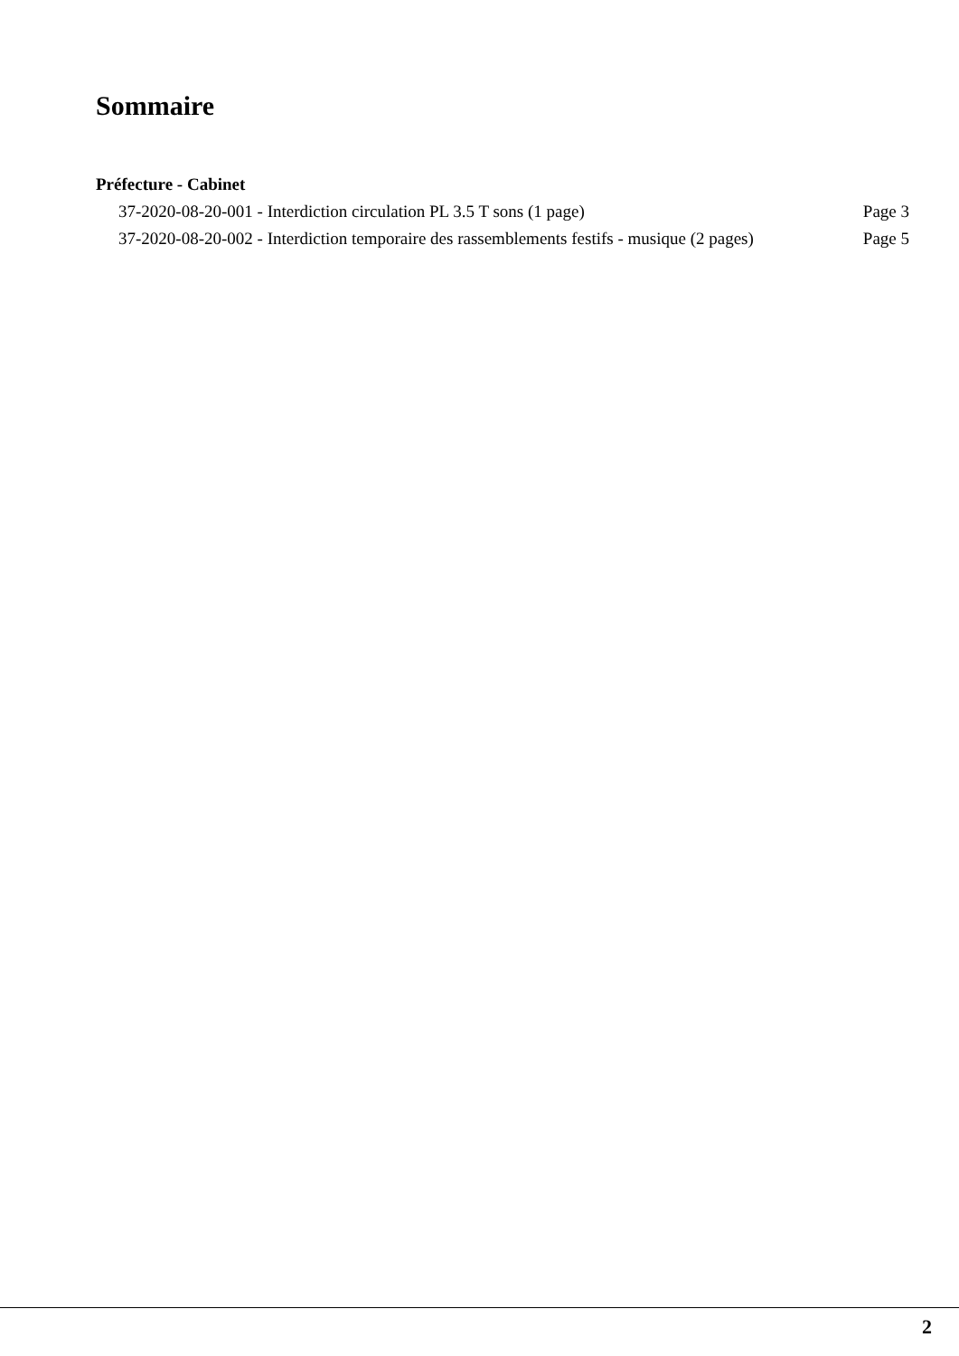Sommaire
Préfecture - Cabinet
37-2020-08-20-001 - Interdiction circulation PL 3.5 T sons (1 page) Page 3
37-2020-08-20-002 - Interdiction temporaire des rassemblements festifs - musique (2 pages) Page 5
2